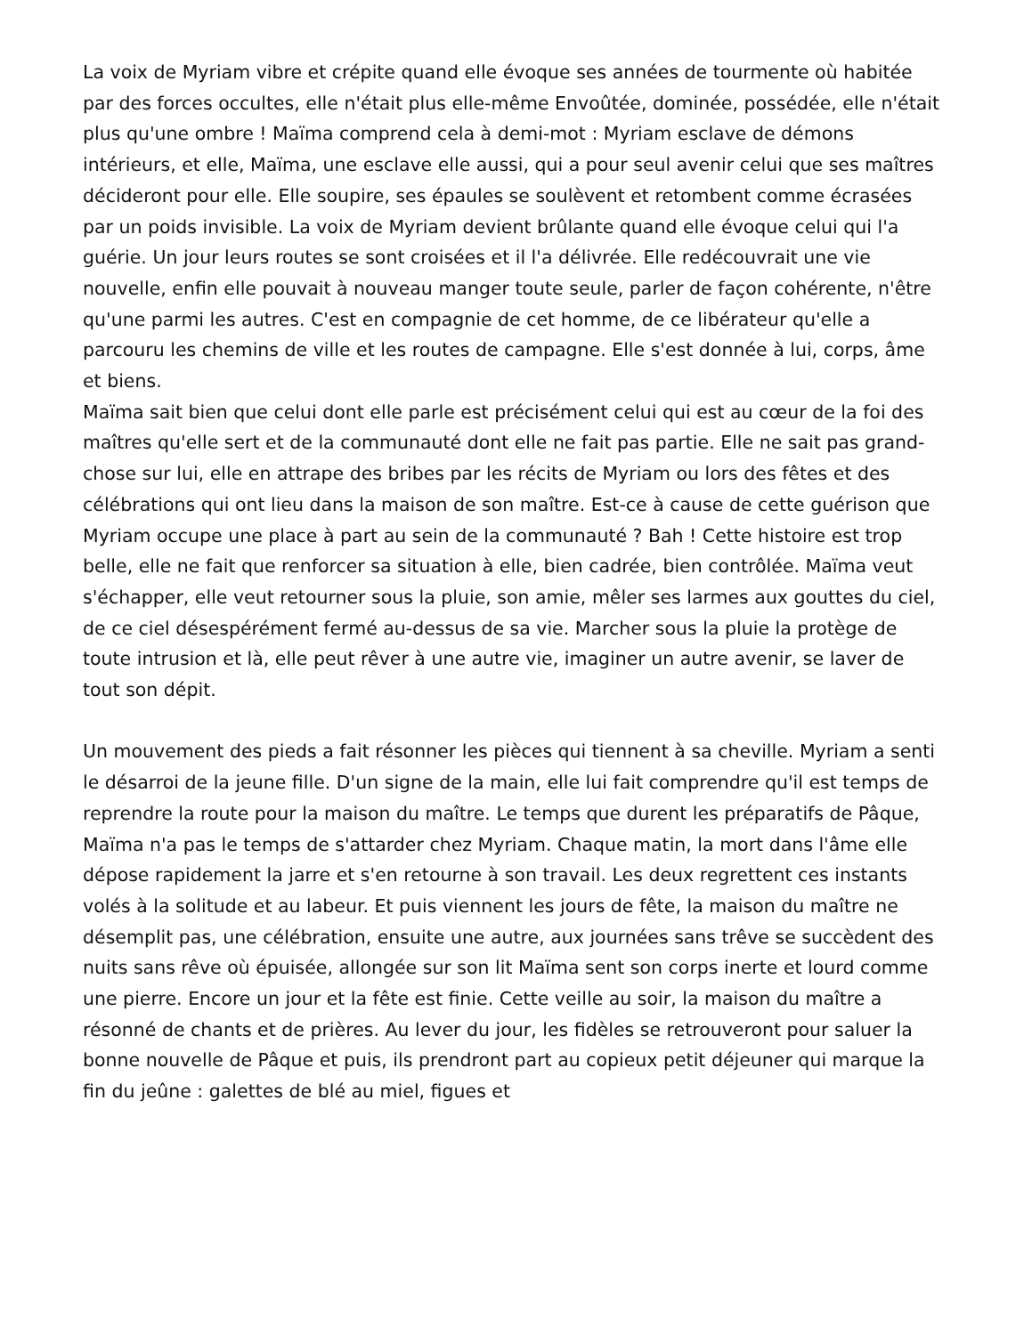La voix de Myriam vibre et crépite quand elle évoque ses années de tourmente où habitée par des forces occultes, elle n'était plus elle-même Envoûtée, dominée, possédée, elle n'était plus qu'une ombre ! Maïma comprend cela à demi-mot : Myriam esclave de démons intérieurs, et elle, Maïma, une esclave elle aussi, qui a pour seul avenir celui que ses maîtres décideront pour elle. Elle soupire, ses épaules se soulèvent et retombent comme écrasées par un poids invisible. La voix de Myriam devient brûlante quand elle évoque celui qui l'a guérie. Un jour leurs routes se sont croisées et il l'a délivrée. Elle redécouvrait une vie nouvelle, enfin elle pouvait à nouveau manger toute seule, parler de façon cohérente, n'être qu'une parmi les autres. C'est en compagnie de cet homme, de ce libérateur qu'elle a parcouru les chemins de ville et les routes de campagne. Elle s'est donnée à lui, corps, âme et biens.
Maïma sait bien que celui dont elle parle est précisément celui qui est au cœur de la foi des maîtres qu'elle sert et de la communauté dont elle ne fait pas partie. Elle ne sait pas grand-chose sur lui, elle en attrape des bribes par les récits de Myriam ou lors des fêtes et des célébrations qui ont lieu dans la maison de son maître. Est-ce à cause de cette guérison que Myriam occupe une place à part au sein de la communauté ? Bah ! Cette histoire est trop belle, elle ne fait que renforcer sa situation à elle, bien cadrée, bien contrôlée. Maïma veut s'échapper, elle veut retourner sous la pluie, son amie, mêler ses larmes aux gouttes du ciel, de ce ciel désespérément fermé au-dessus de sa vie. Marcher sous la pluie la protège de toute intrusion et là, elle peut rêver à une autre vie, imaginer un autre avenir, se laver de tout son dépit.
Un mouvement des pieds a fait résonner les pièces qui tiennent à sa cheville. Myriam a senti le désarroi de la jeune fille. D'un signe de la main, elle lui fait comprendre qu'il est temps de reprendre la route pour la maison du maître. Le temps que durent les préparatifs de Pâque, Maïma n'a pas le temps de s'attarder chez Myriam. Chaque matin, la mort dans l'âme elle dépose rapidement la jarre et s'en retourne à son travail. Les deux regrettent ces instants volés à la solitude et au labeur. Et puis viennent les jours de fête, la maison du maître ne désemplit pas, une célébration, ensuite une autre, aux journées sans trêve se succèdent des nuits sans rêve où épuisée, allongée sur son lit Maïma sent son corps inerte et lourd comme une pierre. Encore un jour et la fête est finie. Cette veille au soir, la maison du maître a résonné de chants et de prières. Au lever du jour, les fidèles se retrouveront pour saluer la bonne nouvelle de Pâque et puis, ils prendront part au copieux petit déjeuner qui marque la fin du jeûne : galettes de blé au miel, figues et